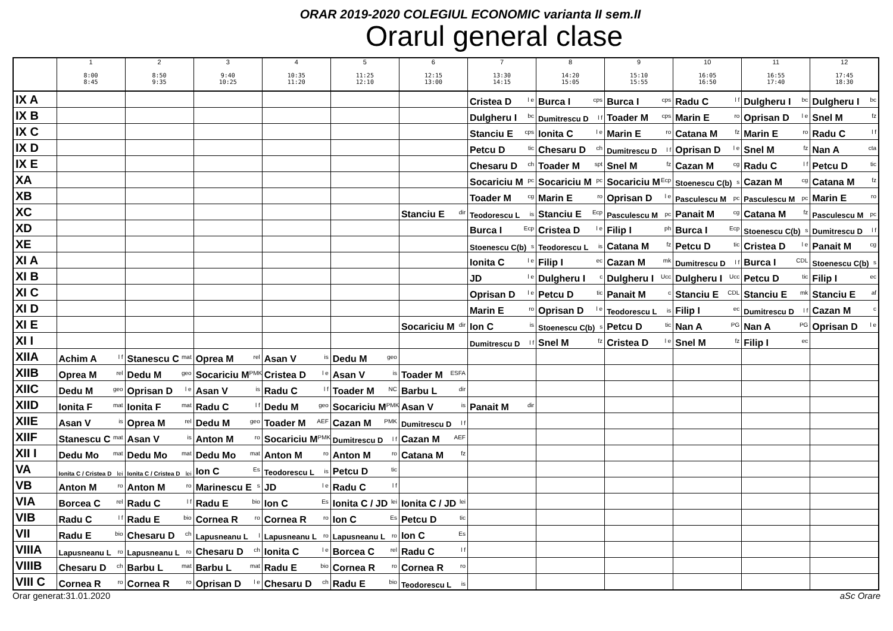ORAR 2019-2020 COLEGIUL ECONOMIC varianta II sem.II
Orarul general clase
| | 1 8:00 8:45 | 2 8:50 9:35 | 3 9:40 10:25 | 4 10:35 11:20 | 5 11:25 12:10 | 6 12:15 13:00 | 7 13:30 14:15 | 8 14:20 15:05 | 9 15:10 15:55 | 10 16:05 16:50 | 11 16:55 17:40 | 12 17:45 18:30 |
| --- | --- | --- | --- | --- | --- | --- | --- | --- | --- | --- | --- | --- |
| IX A | | | | | | | Cristea D <sup>l e</sup> | Burca I <sup>cps</sup> | Burca I <sup>cps</sup> | Radu C <sup>l f</sup> | Dulgheru I <sup>bc</sup> | Dulgheru I <sup>bc</sup> |
| IX B | | | | | | | Dulgheru I <sup>bc</sup> | Dumitrescu D <sup>l f</sup> | Toader M <sup>cps</sup> | Marin E <sup>ro</sup> | Oprisan D <sup>l e</sup> | Snel M <sup>fz</sup> |
| IX C | | | | | | | Stanciu E <sup>cps</sup> | Ionita C <sup>l e</sup> | Marin E <sup>ro</sup> | Catana M <sup>fz</sup> | Marin E <sup>ro</sup> | Radu C <sup>l f</sup> |
| IX D | | | | | | | Petcu D <sup>tic</sup> | Chesaru D <sup>ch</sup> | Dumitrescu D <sup>l f</sup> | Oprisan D <sup>l e</sup> | Snel M <sup>fz</sup> | Nan A <sup>cta</sup> |
| IX E | | | | | | | Chesaru D <sup>ch</sup> | Toader M <sup>spt</sup> | Snel M <sup>fz</sup> | Cazan M <sup>cg</sup> | Radu C <sup>l f</sup> | Petcu D <sup>tic</sup> |
| XA | | | | | | | Socariciu M <sup>pc</sup> | Socariciu M <sup>pc</sup> | Socariciu M <sup>Ecp</sup> | Stoenescu C(b) <sup>s</sup> | Cazan M <sup>cg</sup> | Catana M <sup>fz</sup> |
| XB | | | | | | | Toader M <sup>cg</sup> | Marin E <sup>ro</sup> | Oprisan D <sup>l e</sup> | Pasculescu M <sup>pc</sup> | Pasculescu M <sup>pc</sup> | Marin E <sup>ro</sup> |
| XC | | | | | | Stanciu E <sup>dir</sup> | Teodorescu L <sup>is</sup> | Stanciu E <sup>Ecp</sup> | Pasculescu M <sup>pc</sup> | Panait M <sup>cg</sup> | Catana M <sup>fz</sup> | Pasculescu M <sup>pc</sup> |
| XD | | | | | | | Burca I <sup>Ecp</sup> | Cristea D <sup>l e</sup> | Filip I <sup>ph</sup> | Burca I <sup>Ecp</sup> | Stoenescu C(b) <sup>s</sup> | Dumitrescu D <sup>l f</sup> |
| XE | | | | | | | Stoenescu C(b) <sup>s</sup> | Teodorescu L <sup>is</sup> | Catana M <sup>fz</sup> | Petcu D <sup>tic</sup> | Cristea D <sup>l e</sup> | Panait M <sup>cg</sup> |
| XI A | | | | | | | Ionita C <sup>l e</sup> | Filip I <sup>ec</sup> | Cazan M <sup>mk</sup> | Dumitrescu D <sup>l f</sup> | Burca I <sup>CDL</sup> | Stoenescu C(b) <sup>s</sup> |
| XI B | | | | | | | JD <sup>l e</sup> | Dulgheru I <sup>c</sup> | Dulgheru I <sup>Ucc</sup> | Dulgheru I <sup>Ucc</sup> | Petcu D <sup>tic</sup> | Filip I <sup>ec</sup> |
| XI C | | | | | | | Oprisan D <sup>l e</sup> | Petcu D <sup>tic</sup> | Panait M <sup>c</sup> | Stanciu E <sup>CDL</sup> | Stanciu E <sup>mk</sup> | Stanciu E <sup>af</sup> |
| XI D | | | | | | | Marin E <sup>ro</sup> | Oprisan D <sup>l e</sup> | Teodorescu L <sup>is</sup> | Filip I <sup>ec</sup> | Dumitrescu D <sup>l f</sup> | Cazan M <sup>c</sup> |
| XI E | | | | | | Socariciu M <sup>dir</sup> | Ion C <sup>is</sup> | Stoenescu C(b) <sup>s</sup> | Petcu D <sup>tic</sup> | Nan A <sup>PG</sup> | Nan A <sup>PG</sup> | Oprisan D <sup>l e</sup> |
| XI I | | | | | | | Dumitrescu D <sup>l f</sup> | Snel M <sup>fz</sup> | Cristea D <sup>l e</sup> | Snel M <sup>fz</sup> | Filip I <sup>ec</sup> | |
| XIIA | Achim A <sup>l f</sup> | Stanescu C <sup>mat</sup> | Oprea M <sup>rel</sup> | Asan V <sup>is</sup> | Dedu M <sup>geo</sup> | | | | | | | |
| XIIB | Oprea M <sup>rel</sup> | Dedu M <sup>geo</sup> | Socariciu M <sup>PMK</sup> | Cristea D <sup>l e</sup> | Asan V <sup>is</sup> | Toader M <sup>ESFA</sup> | | | | | | |
| XIIC | Dedu M <sup>geo</sup> | Oprisan D <sup>l e</sup> | Asan V <sup>is</sup> | Radu C <sup>l f</sup> | Toader M <sup>NC</sup> | Barbu L <sup>dir</sup> | | | | | | |
| XIID | Ionita F <sup>mat</sup> | Ionita F <sup>mat</sup> | Radu C <sup>l f</sup> | Dedu M <sup>geo</sup> | Socariciu M <sup>PMK</sup> | Asan V <sup>is</sup> | Panait M <sup>dir</sup> | | | | | |
| XIIE | Asan V <sup>is</sup> | Oprea M <sup>rel</sup> | Dedu M <sup>geo</sup> | Toader M <sup>AEF</sup> | Cazan M <sup>PMK</sup> | Dumitrescu D <sup>l f</sup> | | | | | | |
| XIIF | Stanescu C <sup>mat</sup> | Asan V <sup>is</sup> | Anton M <sup>ro</sup> | Socariciu M <sup>PMK</sup> | Dumitrescu D <sup>l f</sup> | Cazan M <sup>AEF</sup> | | | | | | |
| XII I | Dedu Mo <sup>mat</sup> | Dedu Mo <sup>mat</sup> | Dedu Mo <sup>mat</sup> | Anton M <sup>ro</sup> | Anton M <sup>ro</sup> | Catana M <sup>fz</sup> | | | | | | |
| VA | Ionita C / Cristea D <sup>lei</sup> | Ionita C / Cristea D <sup>lei</sup> | Ion C <sup>Es</sup> | Teodorescu L <sup>is</sup> | Petcu D <sup>tic</sup> | | | | | | | |
| VB | Anton M <sup>ro</sup> | Anton M <sup>ro</sup> | Marinescu E <sup>s</sup> | JD <sup>l e</sup> | Radu C <sup>l f</sup> | | | | | | | |
| VIA | Borcea C <sup>rel</sup> | Radu C <sup>l f</sup> | Radu E <sup>bio</sup> | Ion C <sup>Es</sup> | Ionita C / JD <sup>lei</sup> | Ionita C / JD <sup>lei</sup> | | | | | | |
| VIB | Radu C <sup>l f</sup> | Radu E <sup>bio</sup> | Cornea R <sup>ro</sup> | Cornea R <sup>ro</sup> | Ion C <sup>Es</sup> | Petcu D <sup>tic</sup> | | | | | | |
| VII | Radu E <sup>bio</sup> | Chesaru D <sup>ch</sup> | Lapusneanu L <sup>l</sup> | Lapusneanu L <sup>ro</sup> | Lapusneanu L <sup>ro</sup> | Ion C <sup>Es</sup> | | | | | | |
| VIIIA | Lapusneanu L <sup>ro</sup> | Lapusneanu L <sup>ro</sup> | Chesaru D <sup>ch</sup> | Ionita C <sup>l e</sup> | Borcea C <sup>rel</sup> | Radu C <sup>l f</sup> | | | | | | |
| VIIIB | Chesaru D <sup>ch</sup> | Barbu L <sup>mat</sup> | Barbu L <sup>mat</sup> | Radu E <sup>bio</sup> | Cornea R <sup>ro</sup> | Cornea R <sup>ro</sup> | | | | | | |
| VIII C | Cornea R <sup>ro</sup> | Cornea R <sup>ro</sup> | Oprisan D <sup>l e</sup> | Chesaru D <sup>ch</sup> | Radu E <sup>bio</sup> | Teodorescu L <sup>is</sup> | | | | | | |
Orar generat:31.01.2020 aSc Orare